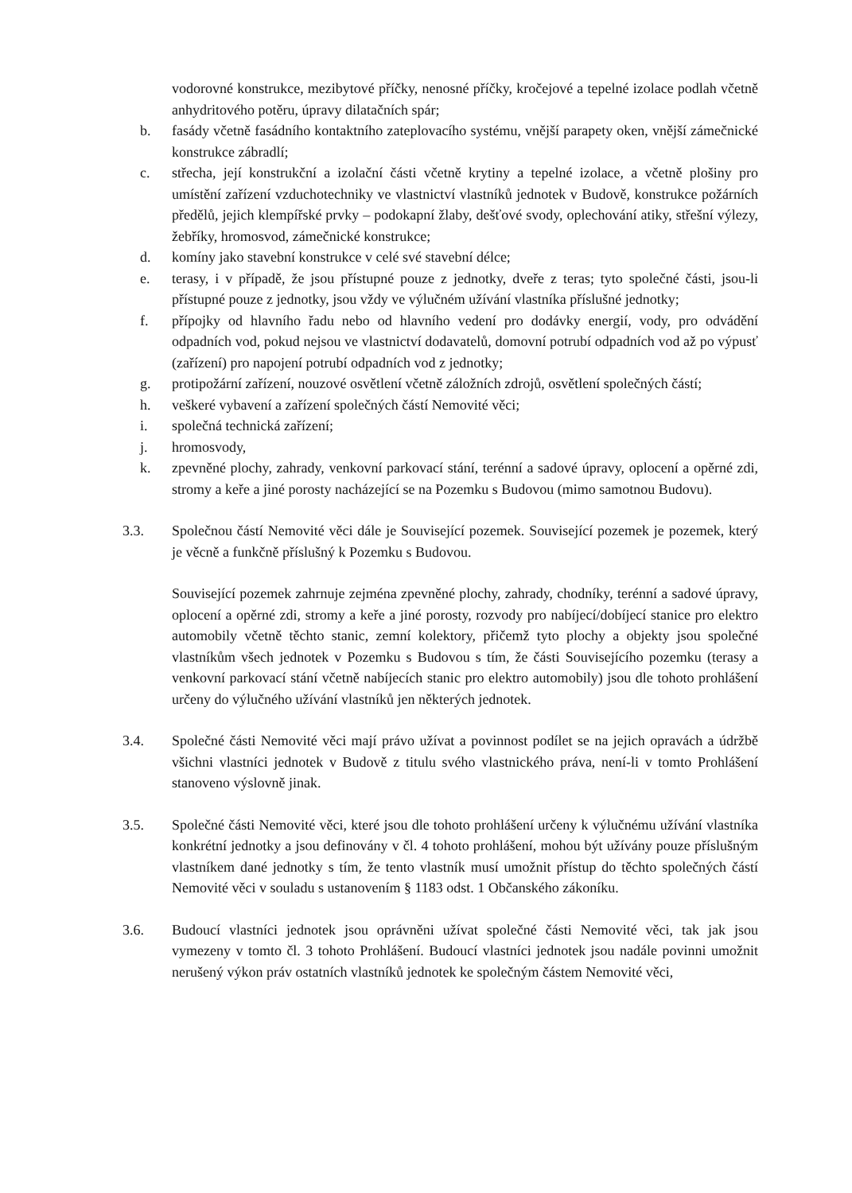vodorovné konstrukce, mezibytové příčky, nenosné příčky, kročejové a tepelné izolace podlah včetně anhydritového potěru, úpravy dilatačních spár;
b. fasády včetně fasádního kontaktního zateplovacího systému, vnější parapety oken, vnější zámečnické konstrukce zábradlí;
c. střecha, její konstrukční a izolační části včetně krytiny a tepelné izolace, a včetně plošiny pro umístění zařízení vzduchotechniky ve vlastnictví vlastníků jednotek v Budově, konstrukce požárních předělů, jejich klempířské prvky – podokapní žlaby, dešťové svody, oplechování atiky, střešní výlezy, žebříky, hromosvod, zámečnické konstrukce;
d. komíny jako stavební konstrukce v celé své stavební délce;
e. terasy, i v případě, že jsou přístupné pouze z jednotky, dveře z teras; tyto společné části, jsou-li přístupné pouze z jednotky, jsou vždy ve výlučném užívání vlastníka příslušné jednotky;
f. přípojky od hlavního řadu nebo od hlavního vedení pro dodávky energií, vody, pro odvádění odpadních vod, pokud nejsou ve vlastnictví dodavatelů, domovní potrubí odpadních vod až po výpusť (zařízení) pro napojení potrubí odpadních vod z jednotky;
g. protipožární zařízení, nouzové osvětlení včetně záložních zdrojů, osvětlení společných částí;
h. veškeré vybavení a zařízení společných částí Nemovité věci;
i. společná technická zařízení;
j. hromosvody,
k. zpevněné plochy, zahrady, venkovní parkovací stání, terénní a sadové úpravy, oplocení a opěrné zdi, stromy a keře a jiné porosty nacházející se na Pozemku s Budovou (mimo samotnou Budovu).
3.3. Společnou částí Nemovité věci dále je Související pozemek. Související pozemek je pozemek, který je věcně a funkčně příslušný k Pozemku s Budovou.
Související pozemek zahrnuje zejména zpevněné plochy, zahrady, chodníky, terénní a sadové úpravy, oplocení a opěrné zdi, stromy a keře a jiné porosty, rozvody pro nabíjecí/dobíjecí stanice pro elektro automobily včetně těchto stanic, zemní kolektory, přičemž tyto plochy a objekty jsou společné vlastníkům všech jednotek v Pozemku s Budovou s tím, že části Souvisejícího pozemku (terasy a venkovní parkovací stání včetně nabíjecích stanic pro elektro automobily) jsou dle tohoto prohlášení určeny do výlučného užívání vlastníků jen některých jednotek.
3.4. Společné části Nemovité věci mají právo užívat a povinnost podílet se na jejich opravách a údržbě všichni vlastníci jednotek v Budově z titulu svého vlastnického práva, není-li v tomto Prohlášení stanoveno výslovně jinak.
3.5. Společné části Nemovité věci, které jsou dle tohoto prohlášení určeny k výlučnému užívání vlastníka konkrétní jednotky a jsou definovány v čl. 4 tohoto prohlášení, mohou být užívány pouze příslušným vlastníkem dané jednotky s tím, že tento vlastník musí umožnit přístup do těchto společných částí Nemovité věci v souladu s ustanovením § 1183 odst. 1 Občanského zákoníku.
3.6. Budoucí vlastníci jednotek jsou oprávněni užívat společné části Nemovité věci, tak jak jsou vymezeny v tomto čl. 3 tohoto Prohlášení. Budoucí vlastníci jednotek jsou nadále povinni umožnit nerušený výkon práv ostatních vlastníků jednotek ke společným částem Nemovité věci,